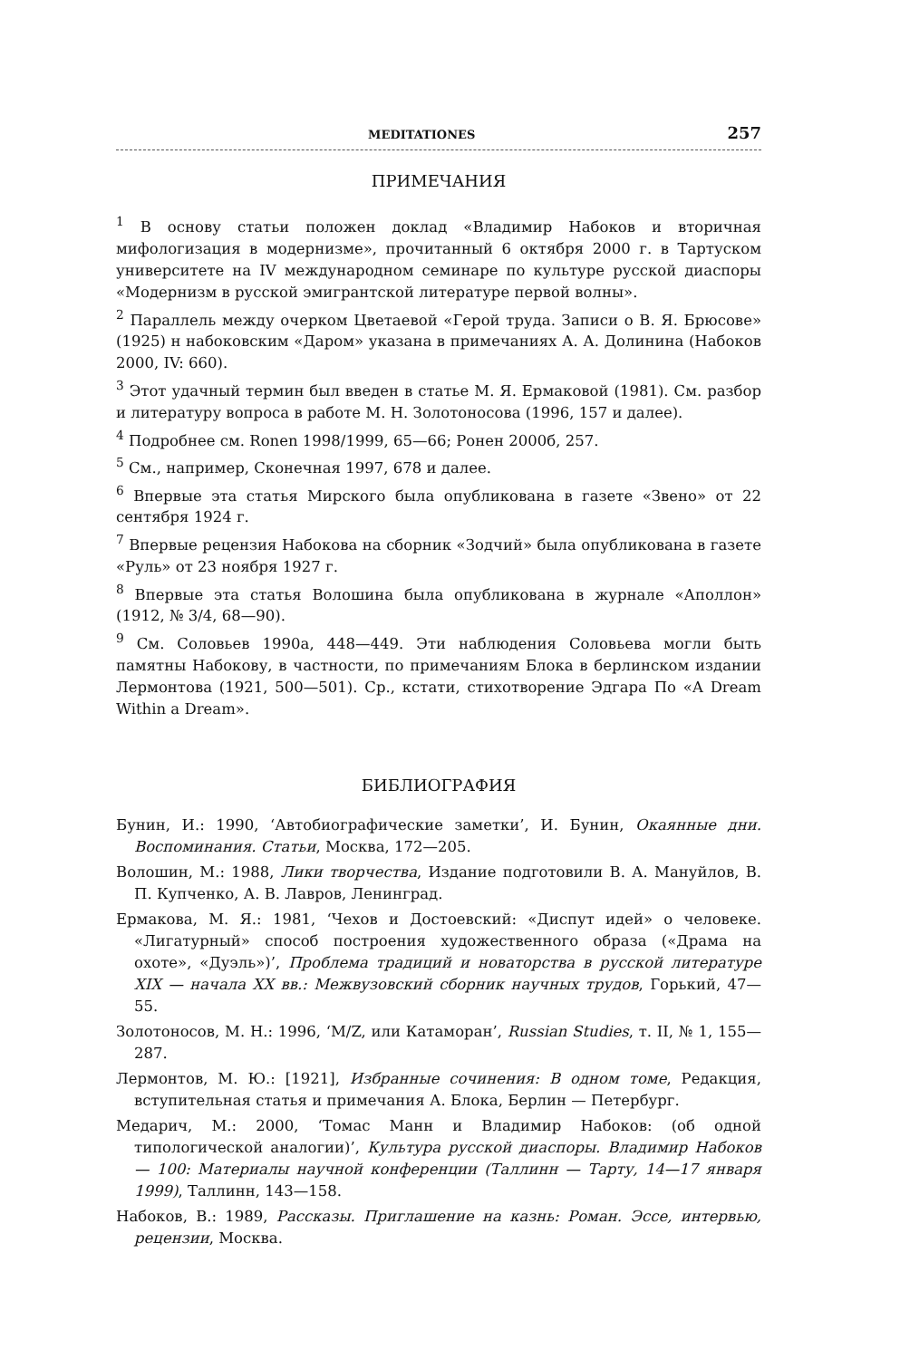MEDITATIONES 257
ПРИМЕЧАНИЯ
<sup>1</sup> В основу статьи положен доклад «Владимир Набоков и вторичная мифологизация в модернизме», прочитанный 6 октября 2000 г. в Тартуском университете на IV международном семинаре по культуре русской диаспоры «Модернизм в русской эмигрантской литературе первой волны».
<sup>2</sup> Параллель между очерком Цветаевой «Герой труда. Записи о В. Я. Брюсове» (1925) н набоковским «Даром» указана в примечаниях А. А. Долинина (Набоков 2000, IV: 660).
<sup>3</sup> Этот удачный термин был введен в статье М. Я. Ермаковой (1981). См. разбор и литературу вопроса в работе М. Н. Золотоносова (1996, 157 и далее).
<sup>4</sup> Подробнее см. Ronen 1998/1999, 65—66; Ронен 2000б, 257.
<sup>5</sup> См., например, Сконечная 1997, 678 и далее.
<sup>6</sup> Впервые эта статья Мирского была опубликована в газете «Звено» от 22 сентября 1924 г.
<sup>7</sup> Впервые рецензия Набокова на сборник «Зодчий» была опубликована в газете «Руль» от 23 ноября 1927 г.
<sup>8</sup> Впервые эта статья Волошина была опубликована в журнале «Аполлон» (1912, № 3/4, 68—90).
<sup>9</sup> См. Соловьев 1990а, 448—449. Эти наблюдения Соловьева могли быть памятны Набокову, в частности, по примечаниям Блока в берлинском издании Лермонтова (1921, 500—501). Ср., кстати, стихотворение Эдгара По «A Dream Within a Dream».
БИБЛИОГРАФИЯ
Бунин, И.: 1990, ‘Автобиографические заметки’, И. Бунин, Окаянные дни. Воспоминания. Статьи, Москва, 172—205.
Волошин, М.: 1988, Лики творчества, Издание подготовили В. А. Мануйлов, В. П. Купченко, А. В. Лавров, Ленинград.
Ермакова, М. Я.: 1981, ‘Чехов и Достоевский: «Диспут идей» о человеке. «Лигатурный» способ построения художественного образа («Драма на охоте», «Дуэль»)’, Проблема традиций и новаторства в русской литературе XIX — начала XX вв.: Межвузовский сборник научных трудов, Горький, 47—55.
Золотоносов, М. Н.: 1996, ‘M/Z, или Катаморан’, Russian Studies, т. II, № 1, 155—287.
Лермонтов, М. Ю.: [1921], Избранные сочинения: В одном томе, Редакция, вступительная статья и примечания А. Блока, Берлин — Петербург.
Медарич, М.: 2000, ‘Томас Манн и Владимир Набоков: (об одной типологической аналогии)’, Культура русской диаспоры. Владимир Набоков — 100: Материалы научной конференции (Таллинн — Тарту, 14—17 января 1999), Таллинн, 143—158.
Набоков, В.: 1989, Рассказы. Приглашение на казнь: Роман. Эссе, интервью, рецензии, Москва.